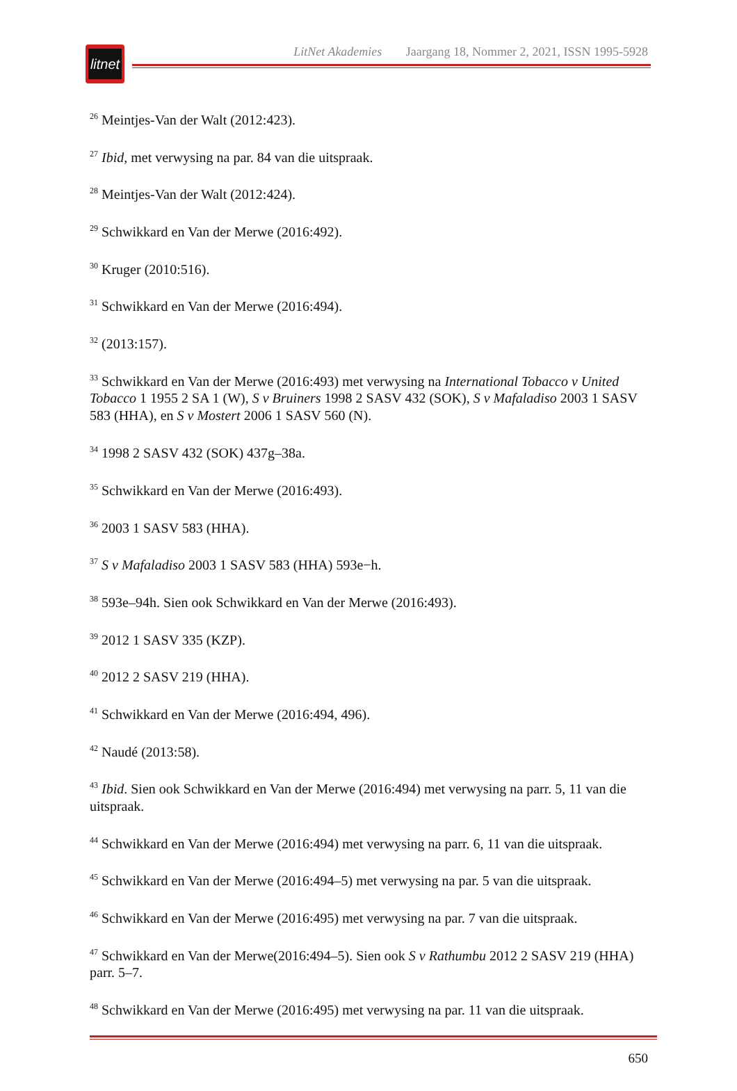litnet
LitNet Akademies Jaargang 18, Nommer 2, 2021, ISSN 1995-5928
<sup>26</sup> Meintjes-Van der Walt (2012:423).
<sup>27</sup> Ibid, met verwysing na par. 84 van die uitspraak.
<sup>28</sup> Meintjes-Van der Walt (2012:424).
<sup>29</sup> Schwikkard en Van der Merwe (2016:492).
<sup>30</sup> Kruger (2010:516).
<sup>31</sup> Schwikkard en Van der Merwe (2016:494).
<sup>32</sup> (2013:157).
<sup>33</sup> Schwikkard en Van der Merwe (2016:493) met verwysing na International Tobacco v United Tobacco 1 1955 2 SA 1 (W), S v Bruiners 1998 2 SASV 432 (SOK), S v Mafaladiso 2003 1 SASV 583 (HHA), en S v Mostert 2006 1 SASV 560 (N).
<sup>34</sup> 1998 2 SASV 432 (SOK) 437g–38a.
<sup>35</sup> Schwikkard en Van der Merwe (2016:493).
<sup>36</sup> 2003 1 SASV 583 (HHA).
<sup>37</sup> S v Mafaladiso 2003 1 SASV 583 (HHA) 593e−h.
<sup>38</sup> 593e–94h. Sien ook Schwikkard en Van der Merwe (2016:493).
<sup>39</sup> 2012 1 SASV 335 (KZP).
<sup>40</sup> 2012 2 SASV 219 (HHA).
<sup>41</sup> Schwikkard en Van der Merwe (2016:494, 496).
<sup>42</sup> Naudé (2013:58).
<sup>43</sup> Ibid. Sien ook Schwikkard en Van der Merwe (2016:494) met verwysing na parr. 5, 11 van die uitspraak.
<sup>44</sup> Schwikkard en Van der Merwe (2016:494) met verwysing na parr. 6, 11 van die uitspraak.
<sup>45</sup> Schwikkard en Van der Merwe (2016:494–5) met verwysing na par. 5 van die uitspraak.
<sup>46</sup> Schwikkard en Van der Merwe (2016:495) met verwysing na par. 7 van die uitspraak.
<sup>47</sup> Schwikkard en Van der Merwe(2016:494–5). Sien ook S v Rathumbu 2012 2 SASV 219 (HHA) parr. 5–7.
<sup>48</sup> Schwikkard en Van der Merwe (2016:495) met verwysing na par. 11 van die uitspraak.
650